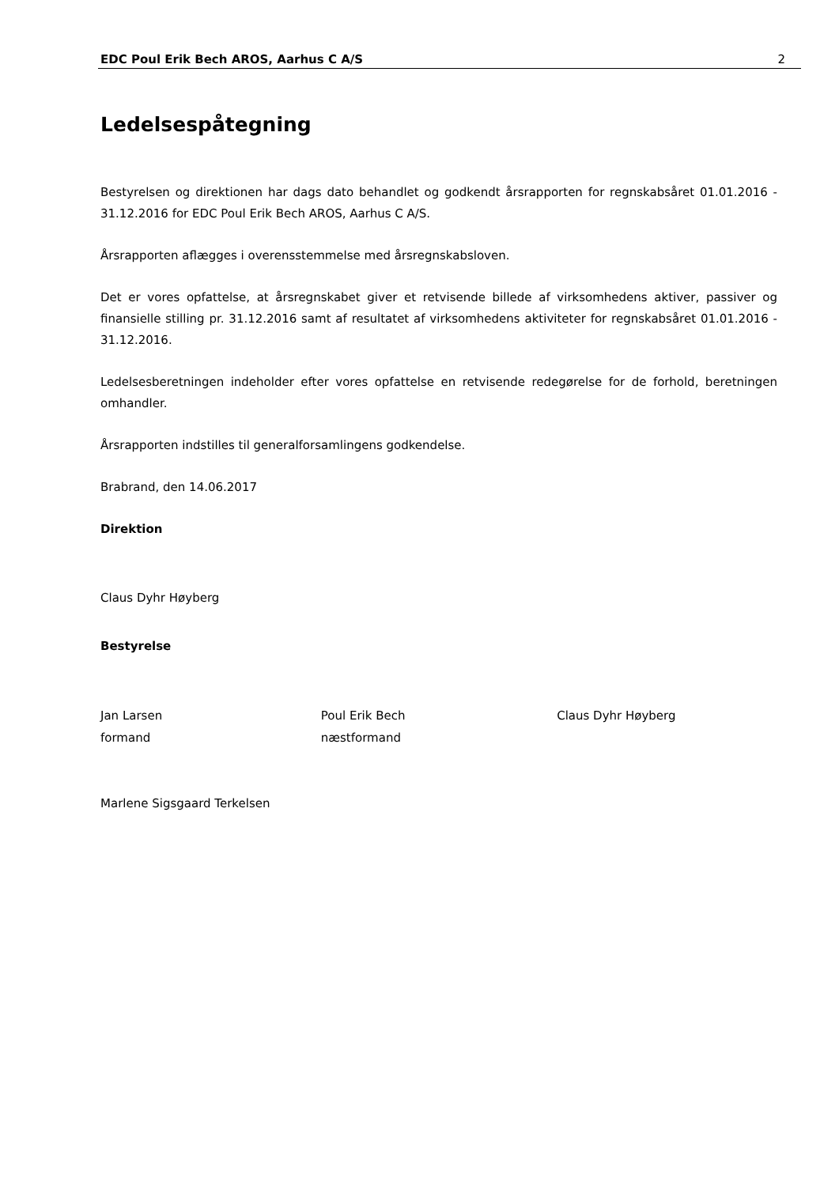EDC Poul Erik Bech AROS, Aarhus C A/S 2
Ledelsespåtegning
Bestyrelsen og direktionen har dags dato behandlet og godkendt årsrapporten for regnskabsåret 01.01.2016 - 31.12.2016 for EDC Poul Erik Bech AROS, Aarhus C A/S.
Årsrapporten aflægges i overensstemmelse med årsregnskabsloven.
Det er vores opfattelse, at årsregnskabet giver et retvisende billede af virksomhedens aktiver, passiver og finansielle stilling pr. 31.12.2016 samt af resultatet af virksomhedens aktiviteter for regnskabsåret 01.01.2016 - 31.12.2016.
Ledelsesberetningen indeholder efter vores opfattelse en retvisende redegørelse for de forhold, beretningen omhandler.
Årsrapporten indstilles til generalforsamlingens godkendelse.
Brabrand, den 14.06.2017
Direktion
Claus Dyhr Høyberg
Bestyrelse
Jan Larsen
formand
Poul Erik Bech
næstformand
Claus Dyhr Høyberg
Marlene Sigsgaard Terkelsen